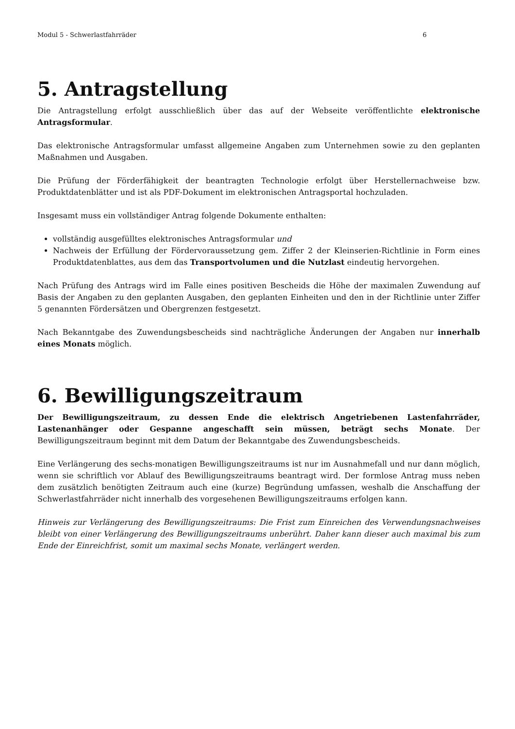Modul 5 - Schwerlastfahrräder 6
5. Antragstellung
Die Antragstellung erfolgt ausschließlich über das auf der Webseite veröffentlichte elektronische Antragsformular.
Das elektronische Antragsformular umfasst allgemeine Angaben zum Unternehmen sowie zu den geplanten Maßnahmen und Ausgaben.
Die Prüfung der Förderfähigkeit der beantragten Technologie erfolgt über Herstellernachweise bzw. Produktdatenblätter und ist als PDF-Dokument im elektronischen Antragsportal hochzuladen.
Insgesamt muss ein vollständiger Antrag folgende Dokumente enthalten:
vollständig ausgefülltes elektronisches Antragsformular und
Nachweis der Erfüllung der Fördervoraussetzung gem. Ziffer 2 der Kleinserien-Richtlinie in Form eines Produktdatenblattes, aus dem das Transportvolumen und die Nutzlast eindeutig hervorgehen.
Nach Prüfung des Antrags wird im Falle eines positiven Bescheids die Höhe der maximalen Zuwendung auf Basis der Angaben zu den geplanten Ausgaben, den geplanten Einheiten und den in der Richtlinie unter Ziffer 5 genannten Fördersätzen und Obergrenzen festgesetzt.
Nach Bekanntgabe des Zuwendungsbescheids sind nachträgliche Änderungen der Angaben nur innerhalb eines Monats möglich.
6. Bewilligungszeitraum
Der Bewilligungszeitraum, zu dessen Ende die elektrisch Angetriebenen Lastenfahrräder, Lastenanhänger oder Gespanne angeschafft sein müssen, beträgt sechs Monate. Der Bewilligungszeitraum beginnt mit dem Datum der Bekanntgabe des Zuwendungsbescheids.
Eine Verlängerung des sechs-monatigen Bewilligungszeitraums ist nur im Ausnahmefall und nur dann möglich, wenn sie schriftlich vor Ablauf des Bewilligungszeitraums beantragt wird. Der formlose Antrag muss neben dem zusätzlich benötigten Zeitraum auch eine (kurze) Begründung umfassen, weshalb die Anschaffung der Schwerlastfahrräder nicht innerhalb des vorgesehenen Bewilligungszeitraums erfolgen kann.
Hinweis zur Verlängerung des Bewilligungszeitraums: Die Frist zum Einreichen des Verwendungsnachweises bleibt von einer Verlängerung des Bewilligungszeitraums unberührt. Daher kann dieser auch maximal bis zum Ende der Einreichfrist, somit um maximal sechs Monate, verlängert werden.